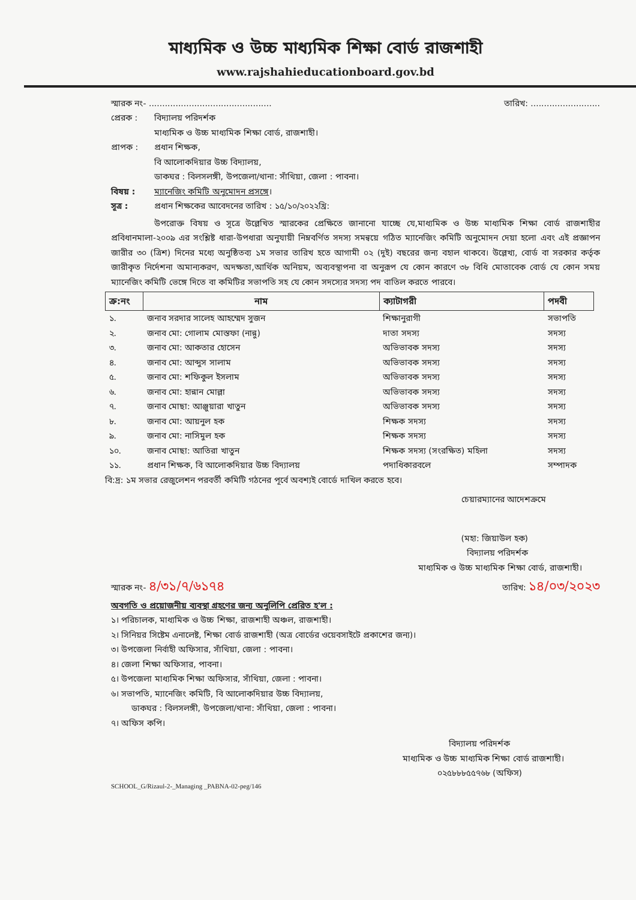মাধ্যমিক ও উচ্চ মাধ্যমিক শিক্ষা বোর্ড রাজশাহী
www.rajshahieducationboard.gov.bd
স্মারক নং- .............................................. তারিখ: ..........................
প্রেরক : বিদ্যালয় পরিদর্শক
মাধ্যমিক ও উচ্চ মাধ্যমিক শিক্ষা বোর্ড, রাজশাহী।
প্রাপক : প্রধান শিক্ষক,
বি আলোকদিয়ার উচ্চ বিদ্যালয়,
ডাকঘর : বিলসলঙ্গী, উপজেলা/থানা: সাঁথিয়া, জেলা : পাবনা।
বিষয় : ম্যানেজিং কমিটি অনুমোদন প্রসঙ্গে।
সূত্র : প্রধান শিক্ষকের আবেদনের তারিখ : ১৫/১০/২০২২খ্রি:
উপরোক্ত বিষয় ও সূত্রে উল্লেখিত স্মারকের প্রেক্ষিতে জানানো যাচ্ছে যে,মাধ্যমিক ও উচ্চ মাধ্যমিক শিক্ষা বোর্ড রাজশাহীর প্রবিধানমালা-২০০৯ এর সংশ্লিষ্ট ধারা-উপধারা অনুযায়ী নিম্নবর্ণিত সদস্য সমন্বয়ে গঠিত ম্যানেজিং কমিটি অনুমোদন দেয়া হলো এবং এই প্রজ্ঞাপন জারীর ৩০ (ত্রিশ) দিনের মধ্যে অনুষ্ঠিতব্য ১ম সভার তারিখ হতে আগামী ০২ (দুই) বছরের জন্য বহাল থাকবে। উল্লেখ্য, বোর্ড বা সরকার কর্তৃক জারীকৃত নির্দেশনা অমান্যকরণ, অদক্ষতা,আর্থিক অনিয়ম, অব্যবস্থাপনা বা অনুরূপ যে কোন কারণে ৩৮ বিধি মোতাবেক বোর্ড যে কোন সময় ম্যানেজিং কমিটি ভেঙ্গে দিতে বা কমিটির সভাপতি সহ যে কোন সদস্যের সদস্য পদ বাতিল করতে পারবে।
| ক্র:নং | নাম | ক্যাটাগরী | পদবী |
| --- | --- | --- | --- |
| ১. | জনাব সরদার সালেহ আহম্মেদ সুজন | শিক্ষানুরাগী | সভাপতি |
| ২. | জনাব মো: গোলাম মোস্তফা (নান্নু) | দাতা সদস্য | সদস্য |
| ৩. | জনাব মো: আকতার হোসেন | অভিভাবক সদস্য | সদস্য |
| ৪. | জনাব মো: আব্দুস সালাম | অভিভাবক সদস্য | সদস্য |
| ৫. | জনাব মো: শফিকুল ইসলাম | অভিভাবক সদস্য | সদস্য |
| ৬. | জনাব মো: হান্নান মোল্লা | অভিভাবক সদস্য | সদস্য |
| ৭. | জনাব মোছা: আঞ্জুয়ারা খাতুন | অভিভাবক সদস্য | সদস্য |
| ৮. | জনাব মো: আয়নুল হক | শিক্ষক সদস্য | সদস্য |
| ৯. | জনাব মো: নাসিমুল হক | শিক্ষক সদস্য | সদস্য |
| ১০. | জনাব মোছা: আতিরা খাতুন | শিক্ষক সদস্য (সংরক্ষিত) মহিলা | সদস্য |
| ১১. | প্রধান শিক্ষক, বি আলোকদিয়ার উচ্চ বিদ্যালয় | পদাধিকারবলে | সম্পাদক |
বি:দ্র: ১ম সভার রেজুলেশন পরবর্তী কমিটি গঠনের পূর্বে অবশ্যই বোর্ডে দাখিল করতে হবে।
চেয়ারম্যানের আদেশক্রমে
(মহা: জিয়াউল হক)
বিদ্যালয় পরিদর্শক
মাধ্যমিক ও উচ্চ মাধ্যমিক শিক্ষা বোর্ড, রাজশাহী।
স্মারক নং- ৪/৩১/৭/৬১৭৪ তারিখ: ১৪/০৩/২০২৩
অবগতি ও প্রয়োজনীয় ব্যবস্থা গ্রহণের জন্য অনুলিপি প্রেরিত হ'ল :
১। পরিচালক, মাধ্যমিক ও উচ্চ শিক্ষা, রাজশাহী অঞ্চল, রাজশাহী।
২। সিনিয়র সিষ্টেম এনালেষ্ট, শিক্ষা বোর্ড রাজশাহী (অত্র বোর্ডের ওয়েবসাইটে প্রকাশের জন্য)।
৩। উপজেলা নির্বাহী অফিসার, সাঁথিয়া, জেলা : পাবনা।
৪। জেলা শিক্ষা অফিসার, পাবনা।
৫। উপজেলা মাধ্যমিক শিক্ষা অফিসার, সাঁথিয়া, জেলা : পাবনা।
৬। সভাপতি, ম্যানেজিং কমিটি, বি আলোকদিয়ার উচ্চ বিদ্যালয়,
ডাকঘর : বিলসলঙ্গী, উপজেলা/থানা: সাঁথিয়া, জেলা : পাবনা।
৭। অফিস কপি।
বিদ্যালয় পরিদর্শক
মাধ্যমিক ও উচ্চ মাধ্যমিক শিক্ষা বোর্ড রাজশাহী।
০২৫৮৮৮৫৫৭৬৮ (অফিস)
SCHOOL_G/Rizaul-2-_Managing _PABNA-02-peg/146